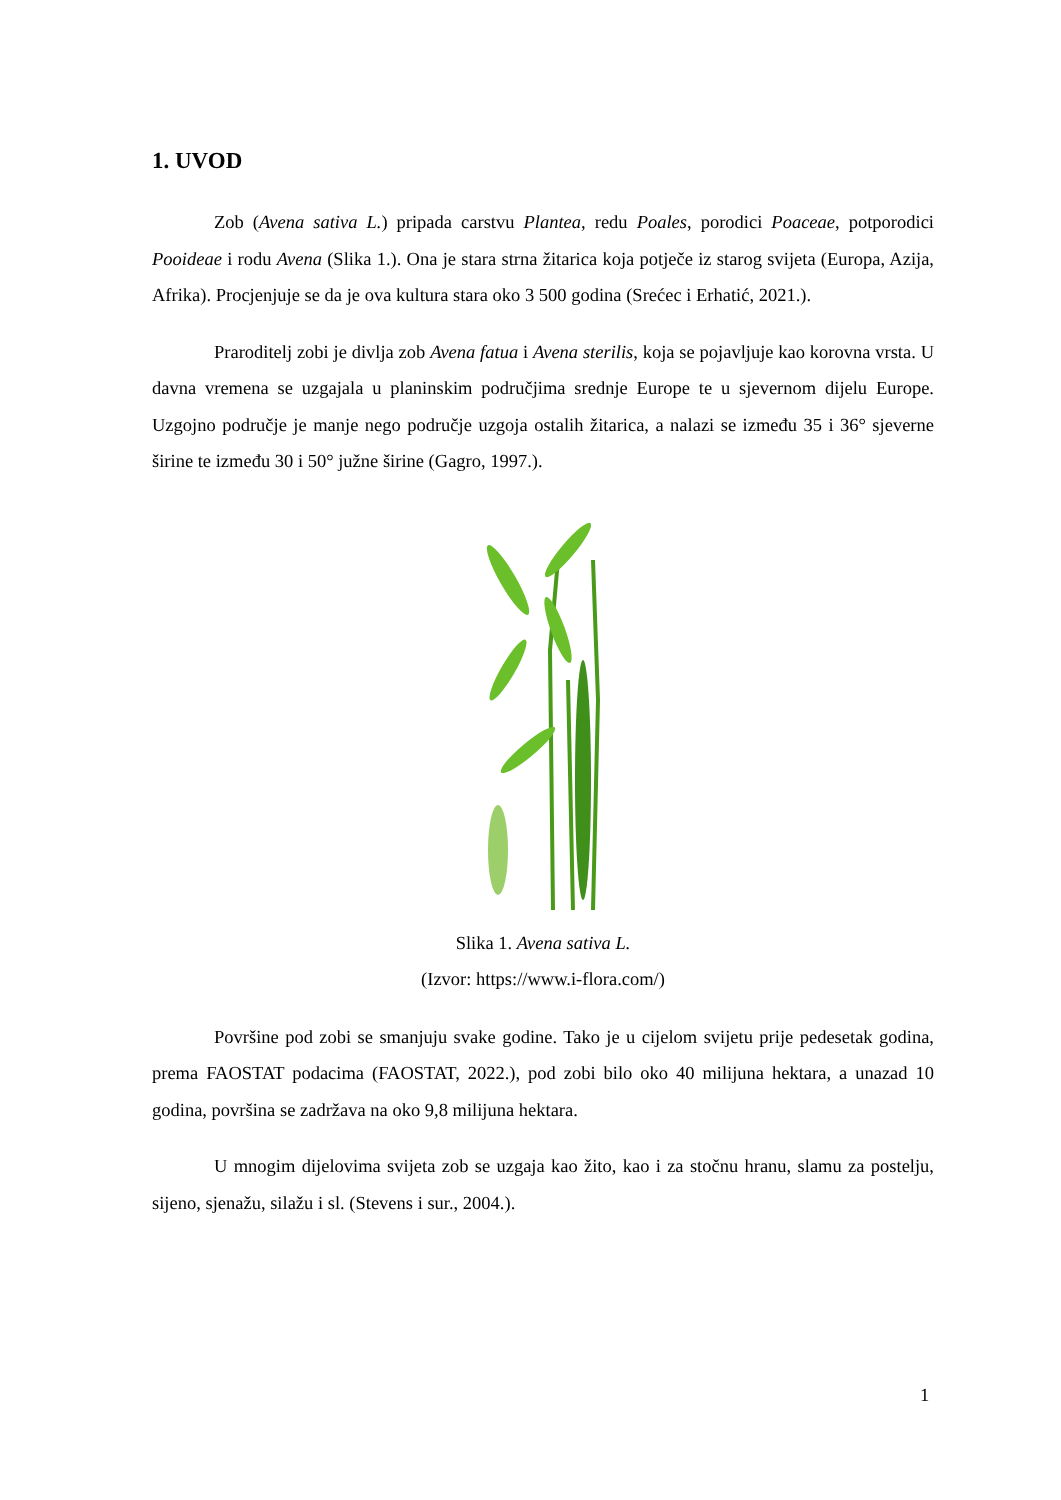1. UVOD
Zob (Avena sativa L.) pripada carstvu Plantea, redu Poales, porodici Poaceae, potporodici Pooideae i rodu Avena (Slika 1.). Ona je stara strna žitarica koja potječe iz starog svijeta (Europa, Azija, Afrika). Procjenjuje se da je ova kultura stara oko 3 500 godina (Srećec i Erhatić, 2021.).
Praroditelj zobi je divlja zob Avena fatua i Avena sterilis, koja se pojavljuje kao korovna vrsta. U davna vremena se uzgajala u planinskim područjima srednje Europe te u sjevernom dijelu Europe. Uzgojno područje je manje nego područje uzgoja ostalih žitarica, a nalazi se između 35 i 36° sjeverne širine te između 30 i 50° južne širine (Gagro, 1997.).
Slika 1. Avena sativa L.
(Izvor: https://www.i-flora.com/)
Površine pod zobi se smanjuju svake godine. Tako je u cijelom svijetu prije pedesetak godina, prema FAOSTAT podacima (FAOSTAT, 2022.), pod zobi bilo oko 40 milijuna hektara, a unazad 10 godina, površina se zadržava na oko 9,8 milijuna hektara.
U mnogim dijelovima svijeta zob se uzgaja kao žito, kao i za stočnu hranu, slamu za postelju, sijeno, sjenažu, silažu i sl. (Stevens i sur., 2004.).
1